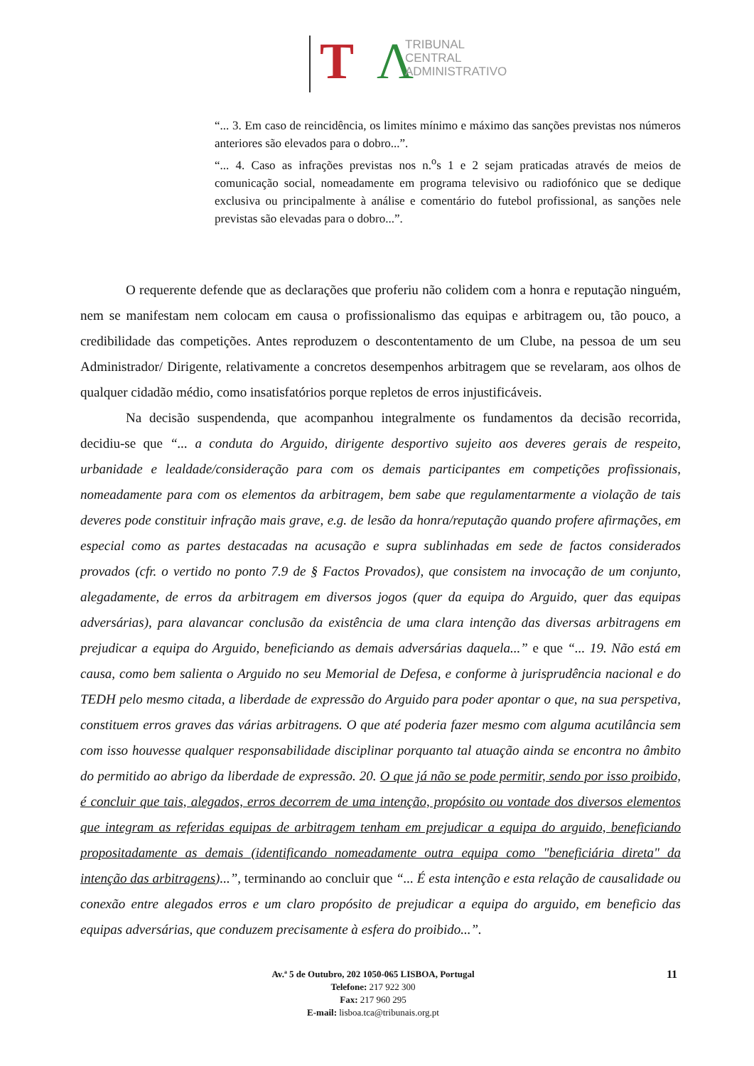T Λ
TRIBUNAL
CENTRAL
ADMINISTRATIVO
“... 3. Em caso de reincidência, os limites mínimo e máximo das sanções previstas nos números anteriores são elevados para o dobro...”.
“... 4. Caso as infrações previstas nos n.<sup>o</sup>s 1 e 2 sejam praticadas através de meios de comunicação social, nomeadamente em programa televisivo ou radiofónico que se dedique exclusiva ou principalmente à análise e comentário do futebol profissional, as sanções nele previstas são elevadas para o dobro...”.
O requerente defende que as declarações que proferiu não colidem com a honra e reputação ninguém, nem se manifestam nem colocam em causa o profissionalismo das equipas e arbitragem ou, tão pouco, a credibilidade das competições. Antes reproduzem o descontentamento de um Clube, na pessoa de um seu Administrador/ Dirigente, relativamente a concretos desempenhos arbitragem que se revelaram, aos olhos de qualquer cidadão médio, como insatisfatórios porque repletos de erros injustificáveis.
Na decisão suspendenda, que acompanhou integralmente os fundamentos da decisão recorrida, decidiu-se que “... a conduta do Arguido, dirigente desportivo sujeito aos deveres gerais de respeito, urbanidade e lealdade/consideração para com os demais participantes em competições profissionais, nomeadamente para com os elementos da arbitragem, bem sabe que regulamentarmente a violação de tais deveres pode constituir infração mais grave, e.g. de lesão da honra/reputação quando profere afirmações, em especial como as partes destacadas na acusação e supra sublinhadas em sede de factos considerados provados (cfr. o vertido no ponto 7.9 de § Factos Provados), que consistem na invocação de um conjunto, alegadamente, de erros da arbitragem em diversos jogos (quer da equipa do Arguido, quer das equipas adversárias), para alavancar conclusão da existência de uma clara intenção das diversas arbitragens em prejudicar a equipa do Arguido, beneficiando as demais adversárias daquela...” e que “... 19. Não está em causa, como bem salienta o Arguido no seu Memorial de Defesa, e conforme à jurisprudência nacional e do TEDH pelo mesmo citada, a liberdade de expressão do Arguido para poder apontar o que, na sua perspetiva, constituem erros graves das várias arbitragens. O que até poderia fazer mesmo com alguma acutilância sem com isso houvesse qualquer responsabilidade disciplinar porquanto tal atuação ainda se encontra no âmbito do permitido ao abrigo da liberdade de expressão. 20. O que já não se pode permitir, sendo por isso proibido, é concluir que tais, alegados, erros decorrem de uma intenção, propósito ou vontade dos diversos elementos que integram as referidas equipas de arbitragem tenham em prejudicar a equipa do arguido, beneficiando propositadamente as demais (identificando nomeadamente outra equipa como "beneficiária direta" da intenção das arbitragens)...”, terminando ao concluir que “... É esta intenção e esta relação de causalidade ou conexão entre alegados erros e um claro propósito de prejudicar a equipa do arguido, em beneficio das equipas adversárias, que conduzem precisamente à esfera do proibido...”.
Av.ª 5 de Outubro, 202 1050-065 LISBOA, Portugal
Telefone: 217 922 300
Fax: 217 960 295
E-mail: lisboa.tca@tribunais.org.pt
11